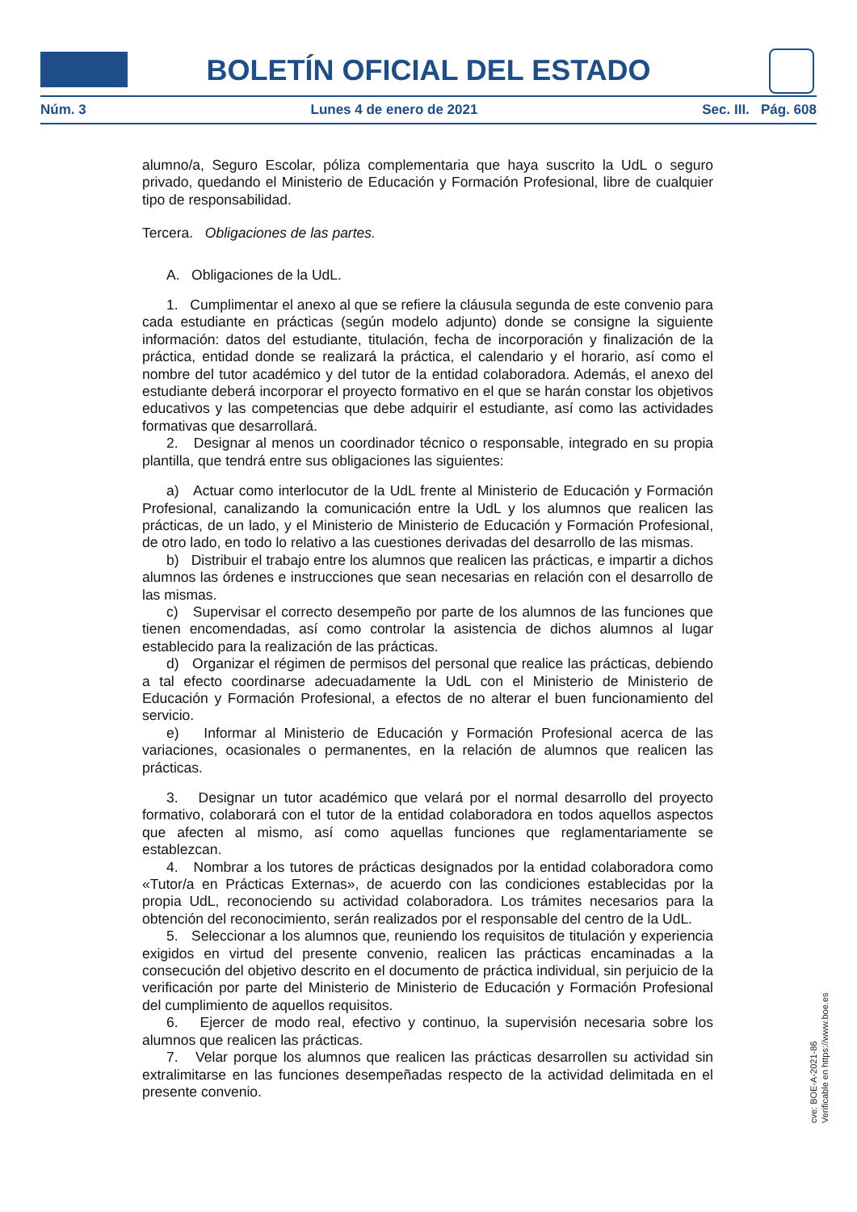BOLETÍN OFICIAL DEL ESTADO
Núm. 3 Lunes 4 de enero de 2021 Sec. III. Pág. 608
alumno/a, Seguro Escolar, póliza complementaria que haya suscrito la UdL o seguro privado, quedando el Ministerio de Educación y Formación Profesional, libre de cualquier tipo de responsabilidad.
Tercera. Obligaciones de las partes.
A. Obligaciones de la UdL.
1. Cumplimentar el anexo al que se refiere la cláusula segunda de este convenio para cada estudiante en prácticas (según modelo adjunto) donde se consigne la siguiente información: datos del estudiante, titulación, fecha de incorporación y finalización de la práctica, entidad donde se realizará la práctica, el calendario y el horario, así como el nombre del tutor académico y del tutor de la entidad colaboradora. Además, el anexo del estudiante deberá incorporar el proyecto formativo en el que se harán constar los objetivos educativos y las competencias que debe adquirir el estudiante, así como las actividades formativas que desarrollará.
2. Designar al menos un coordinador técnico o responsable, integrado en su propia plantilla, que tendrá entre sus obligaciones las siguientes:
a) Actuar como interlocutor de la UdL frente al Ministerio de Educación y Formación Profesional, canalizando la comunicación entre la UdL y los alumnos que realicen las prácticas, de un lado, y el Ministerio de Ministerio de Educación y Formación Profesional, de otro lado, en todo lo relativo a las cuestiones derivadas del desarrollo de las mismas.
b) Distribuir el trabajo entre los alumnos que realicen las prácticas, e impartir a dichos alumnos las órdenes e instrucciones que sean necesarias en relación con el desarrollo de las mismas.
c) Supervisar el correcto desempeño por parte de los alumnos de las funciones que tienen encomendadas, así como controlar la asistencia de dichos alumnos al lugar establecido para la realización de las prácticas.
d) Organizar el régimen de permisos del personal que realice las prácticas, debiendo a tal efecto coordinarse adecuadamente la UdL con el Ministerio de Ministerio de Educación y Formación Profesional, a efectos de no alterar el buen funcionamiento del servicio.
e) Informar al Ministerio de Educación y Formación Profesional acerca de las variaciones, ocasionales o permanentes, en la relación de alumnos que realicen las prácticas.
3. Designar un tutor académico que velará por el normal desarrollo del proyecto formativo, colaborará con el tutor de la entidad colaboradora en todos aquellos aspectos que afecten al mismo, así como aquellas funciones que reglamentariamente se establezcan.
4. Nombrar a los tutores de prácticas designados por la entidad colaboradora como «Tutor/a en Prácticas Externas», de acuerdo con las condiciones establecidas por la propia UdL, reconociendo su actividad colaboradora. Los trámites necesarios para la obtención del reconocimiento, serán realizados por el responsable del centro de la UdL.
5. Seleccionar a los alumnos que, reuniendo los requisitos de titulación y experiencia exigidos en virtud del presente convenio, realicen las prácticas encaminadas a la consecución del objetivo descrito en el documento de práctica individual, sin perjuicio de la verificación por parte del Ministerio de Ministerio de Educación y Formación Profesional del cumplimiento de aquellos requisitos.
6. Ejercer de modo real, efectivo y continuo, la supervisión necesaria sobre los alumnos que realicen las prácticas.
7. Velar porque los alumnos que realicen las prácticas desarrollen su actividad sin extralimitarse en las funciones desempeñadas respecto de la actividad delimitada en el presente convenio.
cve: BOE-A-2021-86
Verificable en https://www.boe.es